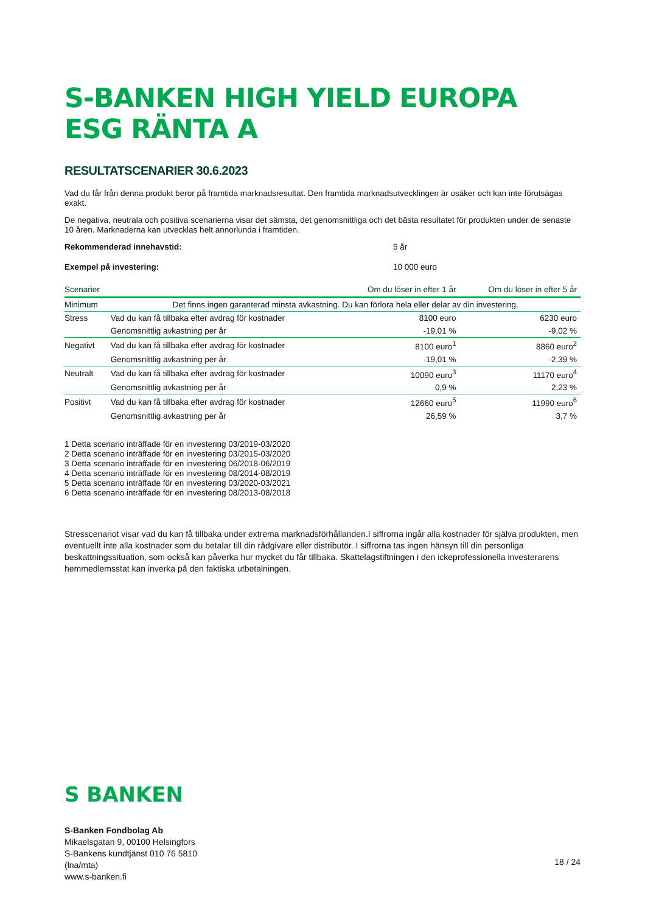S-BANKEN HIGH YIELD EUROPA ESG RÄNTA A
RESULTATSCENARIER 30.6.2023
Vad du får från denna produkt beror på framtida marknadsresultat. Den framtida marknadsutvecklingen är osäker och kan inte förutsägas exakt.
De negativa, neutrala och positiva scenarierna visar det sämsta, det genomsnittliga och det bästa resultatet för produkten under de senaste 10 åren. Marknaderna kan utvecklas helt annorlunda i framtiden.
Rekommenderad innehavstid: 5 år
Exempel på investering: 10 000 euro
| Scenarier | | Om du löser in efter 1 år | Om du löser in efter 5 år |
| --- | --- | --- | --- |
| Minimum | Det finns ingen garanterad minsta avkastning. Du kan förlora hela eller delar av din investering. | | |
| Stress | Vad du kan få tillbaka efter avdrag för kostnader | 8100 euro | 6230 euro |
| | Genomsnittlig avkastning per år | -19,01 % | -9,02 % |
| Negativt | Vad du kan få tillbaka efter avdrag för kostnader | 8100 euro<sup>1</sup> | 8860 euro<sup>2</sup> |
| | Genomsnittlig avkastning per år | -19,01 % | -2,39 % |
| Neutralt | Vad du kan få tillbaka efter avdrag för kostnader | 10090 euro<sup>3</sup> | 11170 euro<sup>4</sup> |
| | Genomsnittlig avkastning per år | 0,9 % | 2,23 % |
| Positivt | Vad du kan få tillbaka efter avdrag för kostnader | 12660 euro<sup>5</sup> | 11990 euro<sup>6</sup> |
| | Genomsnittlig avkastning per år | 26,59 % | 3,7 % |
1 Detta scenario inträffade för en investering 03/2019-03/2020
2 Detta scenario inträffade för en investering 03/2015-03/2020
3 Detta scenario inträffade för en investering 06/2018-06/2019
4 Detta scenario inträffade för en investering 08/2014-08/2019
5 Detta scenario inträffade för en investering 03/2020-03/2021
6 Detta scenario inträffade för en investering 08/2013-08/2018
Stresscenariot visar vad du kan få tillbaka under extrema marknadsförhållanden.I siffrorna ingår alla kostnader för själva produkten, men eventuellt inte alla kostnader som du betalar till din rådgivare eller distributör. I siffrorna tas ingen hänsyn till din personliga beskattningssituation, som också kan påverka hur mycket du får tillbaka. Skattelagstiftningen i den ickeprofessionella investerarens hemmedlemsstat kan inverka på den faktiska utbetalningen.
S BANKEN
S-Banken Fondbolag Ab
Mikaelsgatan 9, 00100 Helsingfors
S-Bankens kundtjänst 010 76 5810
(lna/mta)
www.s-banken.fi
18 / 24